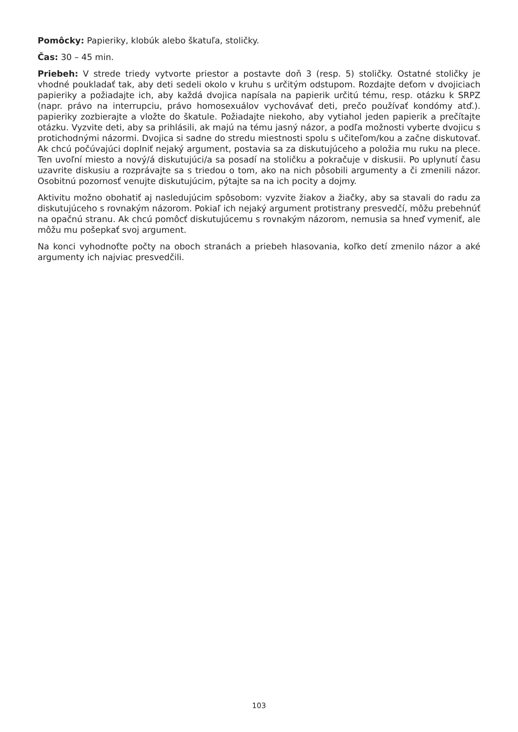Pomôcky: Papieriky, klobúk alebo škatuľa, stoličky.
Čas: 30 – 45 min.
Priebeh: V strede triedy vytvorte priestor a postavte doň 3 (resp. 5) stoličky. Ostatné stoličky je vhodné poukladať tak, aby deti sedeli okolo v kruhu s určitým odstupom. Rozdajte deťom v dvojiciach papieriky a požiadajte ich, aby každá dvojica napísala na papierik určitú tému, resp. otázku k SRPZ (napr. právo na interrupciu, právo homosexuálov vychovávať deti, prečo používať kondómy atď.). papieriky zozbierajte a vložte do škatule. Požiadajte niekoho, aby vytiahol jeden papierik a prečítajte otázku. Vyzvite deti, aby sa prihlásili, ak majú na tému jasný názor, a podľa možnosti vyberte dvojicu s protichodnými názormi. Dvojica si sadne do stredu miestnosti spolu s učiteľom/kou a začne diskutovať. Ak chcú počúvajúci doplniť nejaký argument, postavia sa za diskutujúceho a položia mu ruku na plece. Ten uvoľní miesto a nový/á diskutujúci/a sa posadí na stoličku a pokračuje v diskusii. Po uplynutí času uzavrite diskusiu a rozprávajte sa s triedou o tom, ako na nich pôsobili argumenty a či zmenili názor. Osobitnú pozornosť venujte diskutujúcim, pýtajte sa na ich pocity a dojmy.
Aktivitu možno obohatiť aj nasledujúcim spôsobom: vyzvite žiakov a žiačky, aby sa stavali do radu za diskutujúceho s rovnakým názorom. Pokiaľ ich nejaký argument protistrany presvedčí, môžu prebehnúť na opačnú stranu. Ak chcú pomôcť diskutujúcemu s rovnakým názorom, nemusia sa hneď vymeniť, ale môžu mu pošepkať svoj argument.
Na konci vyhodnoťte počty na oboch stranách a priebeh hlasovania, koľko detí zmenilo názor a aké argumenty ich najviac presvedčili.
103